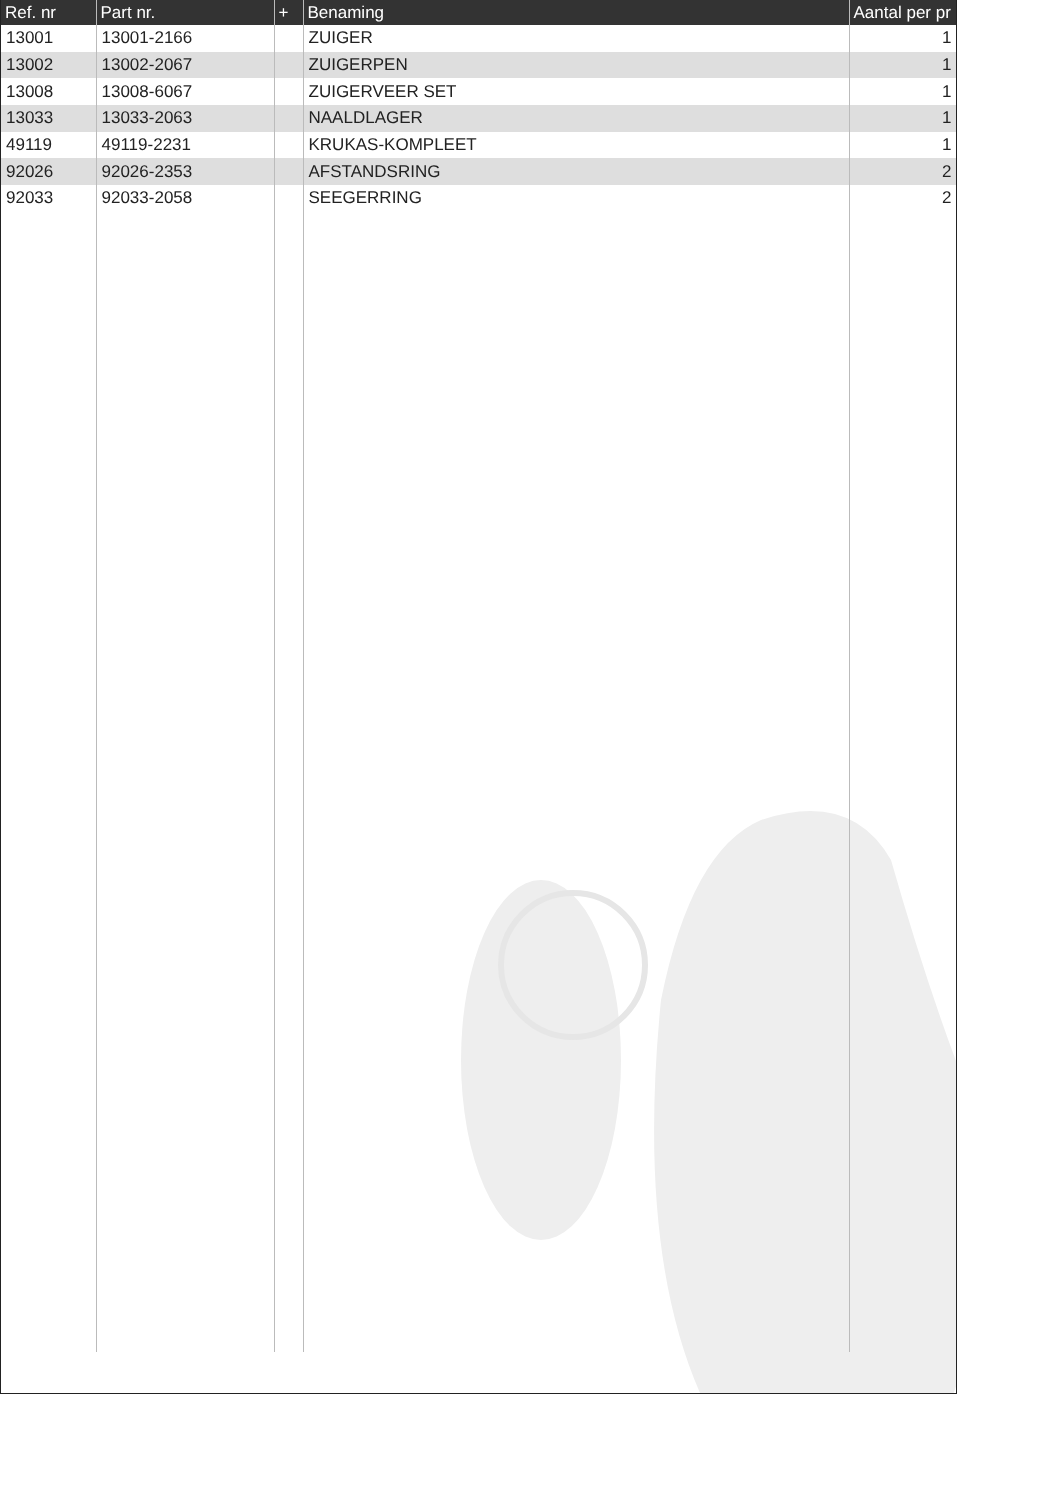| Ref. nr | Part nr. | + | Benaming | Aantal per pr |
| --- | --- | --- | --- | --- |
| 13001 | 13001-2166 | | ZUIGER | 1 |
| 13002 | 13002-2067 | | ZUIGERPEN | 1 |
| 13008 | 13008-6067 | | ZUIGERVEER SET | 1 |
| 13033 | 13033-2063 | | NAALDLAGER | 1 |
| 49119 | 49119-2231 | | KRUKAS-KOMPLEET | 1 |
| 92026 | 92026-2353 | | AFSTANDSRING | 2 |
| 92033 | 92033-2058 | | SEEGERRING | 2 |